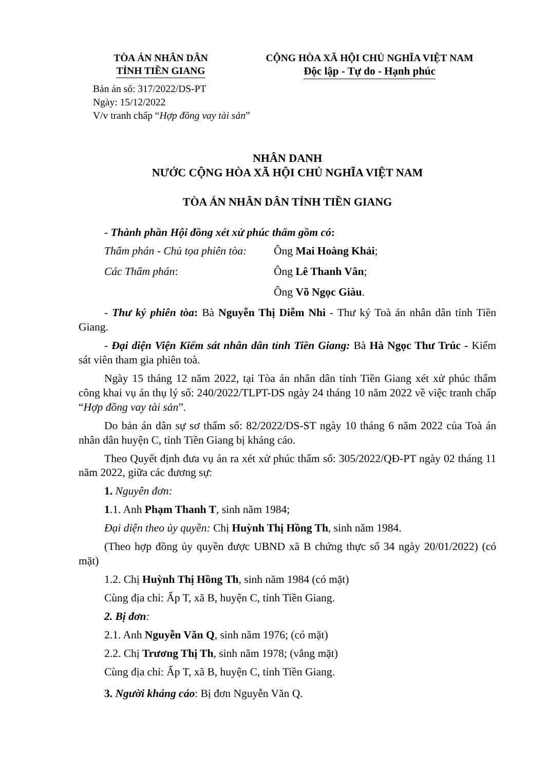TÒA ÁN NHÂN DÂN
TỈNH TIỀN GIANG
CỘNG HÒA XÃ HỘI CHỦ NGHĨA VIỆT NAM
Độc lập - Tự do - Hạnh phúc
Bản án số: 317/2022/DS-PT
Ngày: 15/12/2022
V/v tranh chấp “Hợp đồng vay tài sản”
NHÂN DANH
NƯỚC CỘNG HÒA XÃ HỘI CHỦ NGHĨA VIỆT NAM
TÒA ÁN NHÂN DÂN TỈNH TIỀN GIANG
- Thành phần Hội đồng xét xử phúc thẩm gồm có:
Thẩm phán - Chủ tọa phiên tòa: Ông Mai Hoàng Khải;
Các Thẩm phán: Ông Lê Thanh Vân;
Ông Võ Ngọc Giàu.
- Thư ký phiên tòa: Bà Nguyễn Thị Diễm Nhi - Thư ký Toà án nhân dân tỉnh Tiền Giang.
- Đại diện Viện Kiểm sát nhân dân tỉnh Tiền Giang: Bà Hà Ngọc Thư Trúc - Kiểm sát viên tham gia phiên toà.
Ngày 15 tháng 12 năm 2022, tại Tòa án nhân dân tỉnh Tiền Giang xét xử phúc thẩm công khai vụ án thụ lý số: 240/2022/TLPT-DS ngày 24 tháng 10 năm 2022 về việc tranh chấp “Hợp đồng vay tài sản”.
Do bản án dân sự sơ thẩm số: 82/2022/DS-ST ngày 10 tháng 6 năm 2022 của Toà án nhân dân huyện C, tỉnh Tiền Giang bị kháng cáo.
Theo Quyết định đưa vụ án ra xét xử phúc thẩm số: 305/2022/QĐ-PT ngày 02 tháng 11 năm 2022, giữa các đương sự:
1. Nguyên đơn:
1.1. Anh Phạm Thanh T, sinh năm 1984;
Đại diện theo ủy quyền: Chị Huỳnh Thị Hồng Th, sinh năm 1984.
(Theo hợp đồng ủy quyền được UBND xã B chứng thực số 34 ngày 20/01/2022) (có mặt)
1.2. Chị Huỳnh Thị Hồng Th, sinh năm 1984 (có mặt)
Cùng địa chỉ: Ấp T, xã B, huyện C, tỉnh Tiền Giang.
2. Bị đơn:
2.1. Anh Nguyễn Văn Q, sinh năm 1976; (có mặt)
2.2. Chị Trương Thị Th, sinh năm 1978; (vắng mặt)
Cùng địa chỉ: Ấp T, xã B, huyện C, tỉnh Tiền Giang.
3. Người kháng cáo: Bị đơn Nguyễn Văn Q.